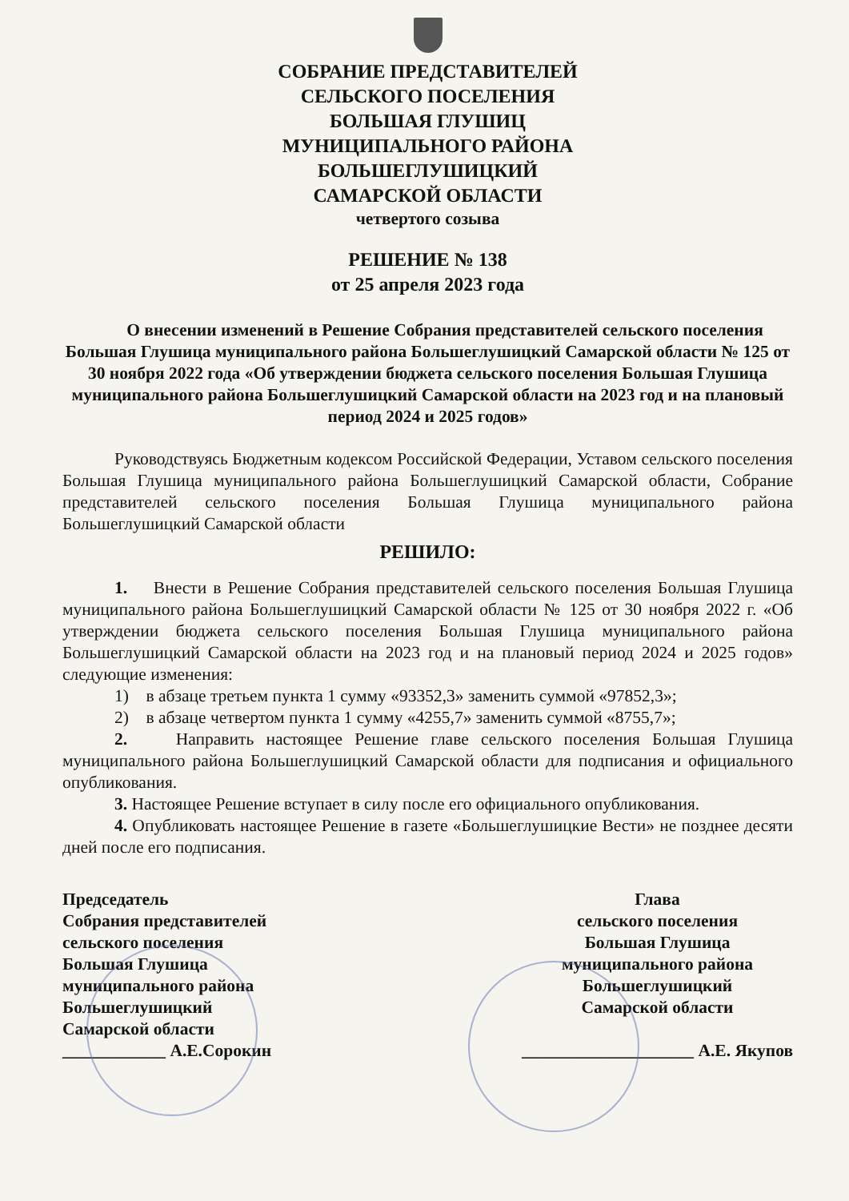СОБРАНИЕ ПРЕДСТАВИТЕЛЕЙ
СЕЛЬСКОГО ПОСЕЛЕНИЯ
БОЛЬШАЯ ГЛУШИЦ
МУНИЦИПАЛЬНОГО РАЙОНА
БОЛЬШЕГЛУШИЦКИЙ
САМАРСКОЙ ОБЛАСТИ
четвертого созыва
РЕШЕНИЕ № 138
от 25 апреля 2023 года
О внесении изменений в Решение Собрания представителей сельского поселения Большая Глушица муниципального района Большеглушицкий Самарской области № 125 от 30 ноября 2022 года «Об утверждении бюджета сельского поселения Большая Глушица муниципального района Большеглушицкий Самарской области на 2023 год и на плановый период 2024 и 2025 годов»
Руководствуясь Бюджетным кодексом Российской Федерации, Уставом сельского поселения Большая Глушица муниципального района Большеглушицкий Самарской области, Собрание представителей сельского поселения Большая Глушица муниципального района Большеглушицкий Самарской области
РЕШИЛО:
1. Внести в Решение Собрания представителей сельского поселения Большая Глушица муниципального района Большеглушицкий Самарской области № 125 от 30 ноября 2022 г. «Об утверждении бюджета сельского поселения Большая Глушица муниципального района Большеглушицкий Самарской области на 2023 год и на плановый период 2024 и 2025 годов» следующие изменения:
1) в абзаце третьем пункта 1 сумму «93352,3» заменить суммой «97852,3»;
2) в абзаце четвертом пункта 1 сумму «4255,7» заменить суммой «8755,7»;
2. Направить настоящее Решение главе сельского поселения Большая Глушица муниципального района Большеглушицкий Самарской области для подписания и официального опубликования.
3. Настоящее Решение вступает в силу после его официального опубликования.
4. Опубликовать настоящее Решение в газете «Большеглушицкие Вести» не позднее десяти дней после его подписания.
Председатель
Собрания представителей
сельского поселения
Большая Глушица
муниципального района
Большеглушицкий
Самарской области
____________ А.Е.Сорокин
Глава
сельского поселения
Большая Глушица
муниципального района
Большеглушицкий
Самарской области
____________________ А.Е. Якупов